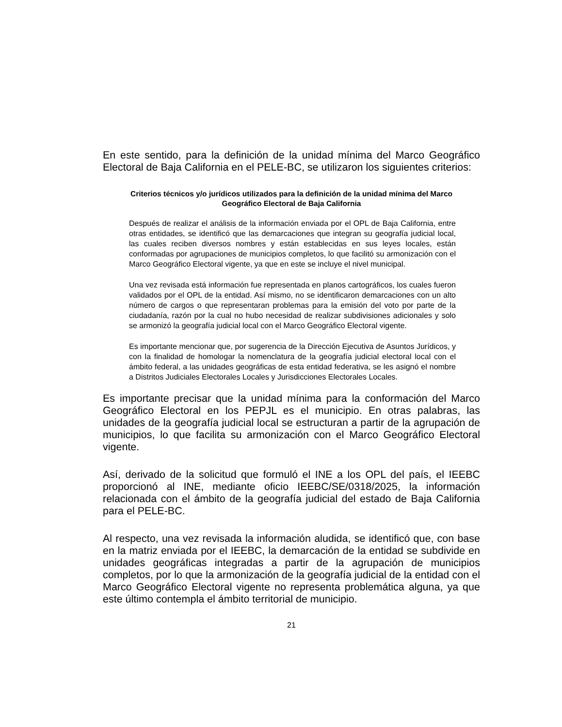En este sentido, para la definición de la unidad mínima del Marco Geográfico Electoral de Baja California en el PELE-BC, se utilizaron los siguientes criterios:
Criterios técnicos y/o jurídicos utilizados para la definición de la unidad mínima del Marco Geográfico Electoral de Baja California
Después de realizar el análisis de la información enviada por el OPL de Baja California, entre otras entidades, se identificó que las demarcaciones que integran su geografía judicial local, las cuales reciben diversos nombres y están establecidas en sus leyes locales, están conformadas por agrupaciones de municipios completos, lo que facilitó su armonización con el Marco Geográfico Electoral vigente, ya que en este se incluye el nivel municipal.
Una vez revisada está información fue representada en planos cartográficos, los cuales fueron validados por el OPL de la entidad. Así mismo, no se identificaron demarcaciones con un alto número de cargos o que representaran problemas para la emisión del voto por parte de la ciudadanía, razón por la cual no hubo necesidad de realizar subdivisiones adicionales y solo se armonizó la geografía judicial local con el Marco Geográfico Electoral vigente.
Es importante mencionar que, por sugerencia de la Dirección Ejecutiva de Asuntos Jurídicos, y con la finalidad de homologar la nomenclatura de la geografía judicial electoral local con el ámbito federal, a las unidades geográficas de esta entidad federativa, se les asignó el nombre a Distritos Judiciales Electorales Locales y Jurisdicciones Electorales Locales.
Es importante precisar que la unidad mínima para la conformación del Marco Geográfico Electoral en los PEPJL es el municipio. En otras palabras, las unidades de la geografía judicial local se estructuran a partir de la agrupación de municipios, lo que facilita su armonización con el Marco Geográfico Electoral vigente.
Así, derivado de la solicitud que formuló el INE a los OPL del país, el IEEBC proporcionó al INE, mediante oficio IEEBC/SE/0318/2025, la información relacionada con el ámbito de la geografía judicial del estado de Baja California para el PELE-BC.
Al respecto, una vez revisada la información aludida, se identificó que, con base en la matriz enviada por el IEEBC, la demarcación de la entidad se subdivide en unidades geográficas integradas a partir de la agrupación de municipios completos, por lo que la armonización de la geografía judicial de la entidad con el Marco Geográfico Electoral vigente no representa problemática alguna, ya que este último contempla el ámbito territorial de municipio.
21